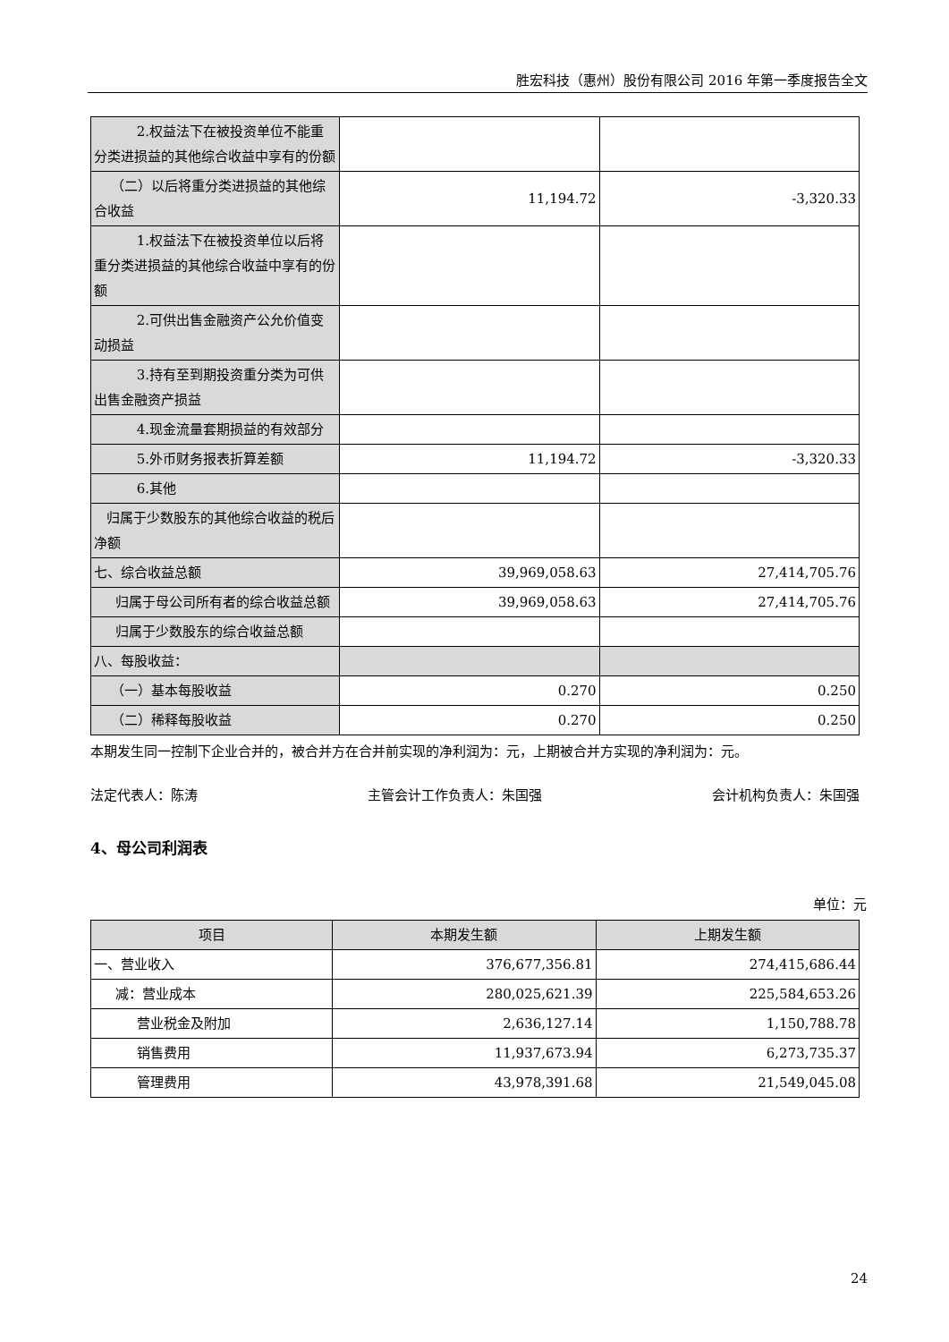胜宏科技（惠州）股份有限公司 2016 年第一季度报告全文
| 2.权益法下在被投资单位不能重分类进损益的其他综合收益中享有的份额 | | |
| （二）以后将重分类进损益的其他综合收益 | 11,194.72 | -3,320.33 |
| 1.权益法下在被投资单位以后将重分类进损益的其他综合收益中享有的份额 | | |
| 2.可供出售金融资产公允价值变动损益 | | |
| 3.持有至到期投资重分类为可供出售金融资产损益 | | |
| 4.现金流量套期损益的有效部分 | | |
| 5.外币财务报表折算差额 | 11,194.72 | -3,320.33 |
| 6.其他 | | |
| 归属于少数股东的其他综合收益的税后净额 | | |
| 七、综合收益总额 | 39,969,058.63 | 27,414,705.76 |
| 归属于母公司所有者的综合收益总额 | 39,969,058.63 | 27,414,705.76 |
| 归属于少数股东的综合收益总额 | | |
| 八、每股收益： | | |
| （一）基本每股收益 | 0.270 | 0.250 |
| （二）稀释每股收益 | 0.270 | 0.250 |
本期发生同一控制下企业合并的，被合并方在合并前实现的净利润为：元，上期被合并方实现的净利润为：元。
法定代表人：陈涛 主管会计工作负责人：朱国强 会计机构负责人：朱国强
4、母公司利润表
单位：元
| 项目 | 本期发生额 | 上期发生额 |
| --- | --- | --- |
| 一、营业收入 | 376,677,356.81 | 274,415,686.44 |
| 减：营业成本 | 280,025,621.39 | 225,584,653.26 |
| 营业税金及附加 | 2,636,127.14 | 1,150,788.78 |
| 销售费用 | 11,937,673.94 | 6,273,735.37 |
| 管理费用 | 43,978,391.68 | 21,549,045.08 |
24